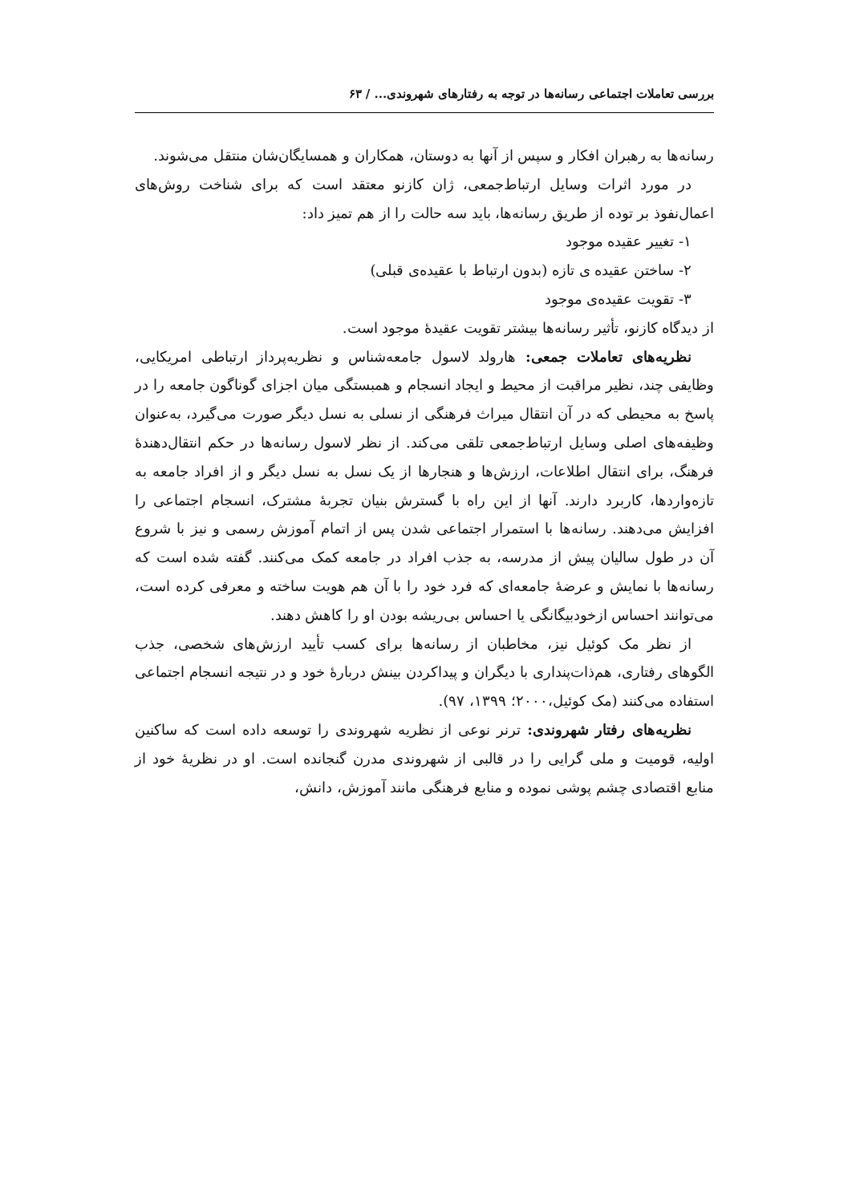بررسی تعاملات اجتماعی رسانه‌ها در توجه به رفتارهای شهروندی... / ۶۳
رسانه‌ها به رهبران افکار و سپس از آنها به دوستان، همکاران و همسایگان‌شان منتقل می‌شوند.
در مورد اثرات وسایل ارتباط‌جمعی، ژان کازنو معتقد است که برای شناخت روش‌های اعمال‌نفوذ بر توده از طریق رسانه‌ها، باید سه حالت را از هم تمیز داد:
۱- تغییر عقیده موجود
۲- ساختن عقیده ی تازه (بدون ارتباط با عقیده‌ی قبلی)
۳- تقویت عقیده‌ی موجود
از دیدگاه کازنو، تأثیر رسانه‌ها بیشتر تقویت عقیدهٔ موجود است.
نظریه‌های تعاملات جمعی: هارولد لاسول جامعه‌شناس و نظریه‌پرداز ارتباطی امریکایی، وظایفی چند، نظیر مراقبت از محیط و ایجاد انسجام و همبستگی میان اجزای گوناگون جامعه را در پاسخ به محیطی که در آن انتقال میراث فرهنگی از نسلی به نسل دیگر صورت می‌گیرد، به‌عنوان وظیفه‌های اصلی وسایل ارتباط‌جمعی تلقی می‌کند. از نظر لاسول رسانه‌ها در حکم انتقال‌دهندهٔ فرهنگ، برای انتقال اطلاعات، ارزش‌ها و هنجارها از یک نسل به نسل دیگر و از افراد جامعه به تازه‌واردها، کاربرد دارند. آنها از این راه با گسترش بنیان تجربهٔ مشترک، انسجام اجتماعی را افزایش می‌دهند. رسانه‌ها با استمرار اجتماعی شدن پس از اتمام آموزش رسمی و نیز با شروع آن در طول سالیان پیش از مدرسه، به جذب افراد در جامعه کمک می‌کنند. گفته شده است که رسانه‌ها با نمایش و عرضهٔ جامعه‌ای که فرد خود را با آن هم هویت ساخته و معرفی کرده است، می‌توانند احساس ازخودبیگانگی یا احساس بی‌ریشه بودن او را کاهش دهند.
از نظر مک کوئیل نیز، مخاطبان از رسانه‌ها برای کسب تأیید ارزش‌های شخصی، جذب الگوهای رفتاری، هم‌ذات‌پنداری با دیگران و پیداکردن بینش دربارهٔ خود و در نتیجه انسجام اجتماعی استفاده می‌کنند (مک کوئیل،۲۰۰۰؛ ۱۳۹۹، ۹۷).
نظریه‌های رفتار شهروندی: ترنر نوعی از نظریه شهروندی را توسعه داده است که ساکنین اولیه، قومیت و ملی گرایی را در قالبی از شهروندی مدرن گنجانده است. او در نظریهٔ خود از منابع اقتصادی چشم پوشی نموده و منابع فرهنگی مانند آموزش، دانش،